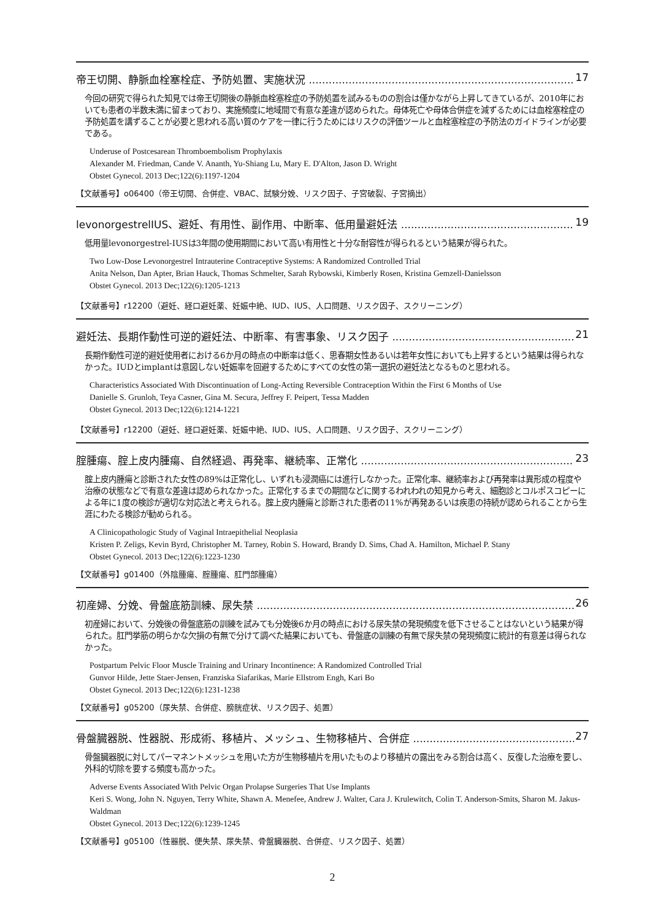帝王切開、静脈血栓塞栓症、予防処置、実施状況 17
今回の研究で得られた知見では帝王切開後の静脈血栓塞栓症の予防処置を試みるものの割合は僅かながら上昇してきているが、2010年においても患者の半数未満に留まっており、実施頻度に地域間で有意な差違が認められた。母体死亡や母体合併症を減ずるためには血栓塞栓症の予防処置を講ずることが必要と思われる高い質のケアを一律に行うためにはリスクの評価ツールと血栓塞栓症の予防法のガイドラインが必要である。
Underuse of Postcesarean Thromboembolism Prophylaxis
Alexander M. Friedman, Cande V. Ananth, Yu-Shiang Lu, Mary E. D'Alton, Jason D. Wright
Obstet Gynecol. 2013 Dec;122(6):1197-1204
【文献番号】o06400（帝王切開、合併症、VBAC、試験分娩、リスク因子、子宮破裂、子宮摘出）
levonorgestrelIUS、避妊、有用性、副作用、中断率、低用量避妊法 19
低用量levonorgestrel-IUSは3年間の使用期間において高い有用性と十分な耐容性が得られるという結果が得られた。
Two Low-Dose Levonorgestrel Intrauterine Contraceptive Systems: A Randomized Controlled Trial
Anita Nelson, Dan Apter, Brian Hauck, Thomas Schmelter, Sarah Rybowski, Kimberly Rosen, Kristina Gemzell-Danielsson
Obstet Gynecol. 2013 Dec;122(6):1205-1213
【文献番号】r12200（避妊、経口避妊薬、妊娠中絶、IUD、IUS、人口問題、リスク因子、スクリーニング）
避妊法、長期作動性可逆的避妊法、中断率、有害事象、リスク因子 21
長期作動性可逆的避妊使用者における6か月の時点の中断率は低く、思春期女性あるいは若年女性においても上昇するという結果は得られなかった。IUDとimplantは意図しない妊娠率を回避するためにすべての女性の第一選択の避妊法となるものと思われる。
Characteristics Associated With Discontinuation of Long-Acting Reversible Contraception Within the First 6 Months of Use
Danielle S. Grunloh, Teya Casner, Gina M. Secura, Jeffrey F. Peipert, Tessa Madden
Obstet Gynecol. 2013 Dec;122(6):1214-1221
【文献番号】r12200（避妊、経口避妊薬、妊娠中絶、IUD、IUS、人口問題、リスク因子、スクリーニング）
腟腫瘍、腟上皮内腫瘍、自然経過、再発率、継続率、正常化 23
腟上皮内腫瘍と診断された女性の89%は正常化し、いずれも浸潤癌には進行しなかった。正常化率、継続率および再発率は異形成の程度や治療の状態などで有意な差違は認められなかった。正常化するまでの期間などに関するわれわれの知見から考え、細胞診とコルポスコピーによる年に1度の検診が適切な対応法と考えられる。腟上皮内腫瘍と診断された患者の11%が再発あるいは疾患の持続が認められることから生涯にわたる検診が勧められる。
A Clinicopathologic Study of Vaginal Intraepithelial Neoplasia
Kristen P. Zeligs, Kevin Byrd, Christopher M. Tarney, Robin S. Howard, Brandy D. Sims, Chad A. Hamilton, Michael P. Stany
Obstet Gynecol. 2013 Dec;122(6):1223-1230
【文献番号】g01400（外陰腫瘍、腟腫瘍、肛門部腫瘍）
初産婦、分娩、骨盤底筋訓練、尿失禁 26
初産婦において、分娩後の骨盤底筋の訓練を試みても分娩後6か月の時点における尿失禁の発現頻度を低下させることはないという結果が得られた。肛門挙筋の明らかな欠損の有無で分けて調べた結果においても、骨盤底の訓練の有無で尿失禁の発現頻度に統計的有意差は得られなかった。
Postpartum Pelvic Floor Muscle Training and Urinary Incontinence: A Randomized Controlled Trial
Gunvor Hilde, Jette Staer-Jensen, Franziska Siafarikas, Marie Ellstrom Engh, Kari Bo
Obstet Gynecol. 2013 Dec;122(6):1231-1238
【文献番号】g05200（尿失禁、合併症、膀胱症状、リスク因子、処置）
骨盤臓器脱、性器脱、形成術、移植片、メッシュ、生物移植片、合併症 27
骨盤臓器脱に対してパーマネントメッシュを用いた方が生物移植片を用いたものより移植片の露出をみる割合は高く、反復した治療を要し、外科的切除を要する頻度も高かった。
Adverse Events Associated With Pelvic Organ Prolapse Surgeries That Use Implants
Keri S. Wong, John N. Nguyen, Terry White, Shawn A. Menefee, Andrew J. Walter, Cara J. Krulewitch, Colin T. Anderson-Smits, Sharon M. Jakus-Waldman
Obstet Gynecol. 2013 Dec;122(6):1239-1245
【文献番号】g05100（性器脱、便失禁、尿失禁、骨盤臓器脱、合併症、リスク因子、処置）
2